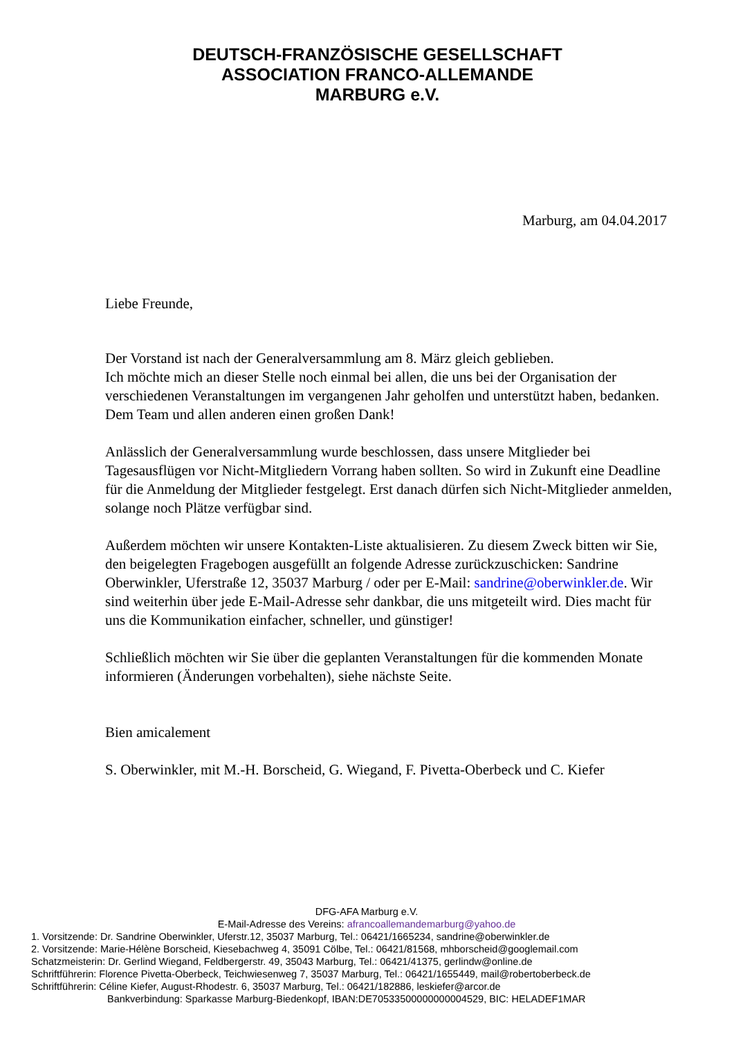DEUTSCH-FRANZÖSISCHE GESELLSCHAFT
ASSOCIATION FRANCO-ALLEMANDE
MARBURG e.V.
Marburg, am 04.04.2017
Liebe Freunde,
Der Vorstand ist nach der Generalversammlung am 8. März gleich geblieben.
Ich möchte mich an dieser Stelle noch einmal bei allen, die uns bei der Organisation der verschiedenen Veranstaltungen im vergangenen Jahr geholfen und unterstützt haben, bedanken. Dem Team und allen anderen einen großen Dank!
Anlässlich der Generalversammlung wurde beschlossen, dass unsere Mitglieder bei Tagesausflügen vor Nicht-Mitgliedern Vorrang haben sollten. So wird in Zukunft eine Deadline für die Anmeldung der Mitglieder festgelegt. Erst danach dürfen sich Nicht-Mitglieder anmelden, solange noch Plätze verfügbar sind.
Außerdem möchten wir unsere Kontakten-Liste aktualisieren. Zu diesem Zweck bitten wir Sie, den beigelegten Fragebogen ausgefüllt an folgende Adresse zurückzuschicken: Sandrine Oberwinkler, Uferstraße 12, 35037 Marburg / oder per E-Mail: sandrine@oberwinkler.de. Wir sind weiterhin über jede E-Mail-Adresse sehr dankbar, die uns mitgeteilt wird. Dies macht für uns die Kommunikation einfacher, schneller, und günstiger!
Schließlich möchten wir Sie über die geplanten Veranstaltungen für die kommenden Monate informieren (Änderungen vorbehalten), siehe nächste Seite.
Bien amicalement
S. Oberwinkler, mit M.-H. Borscheid, G. Wiegand, F. Pivetta-Oberbeck und C. Kiefer
DFG-AFA Marburg e.V.
E-Mail-Adresse des Vereins: afrancoallemandemarburg@yahoo.de
1. Vorsitzende: Dr. Sandrine Oberwinkler, Uferstr.12, 35037 Marburg, Tel.: 06421/1665234, sandrine@oberwinkler.de
2. Vorsitzende: Marie-Hélène Borscheid, Kiesebachweg 4, 35091 Cölbe, Tel.: 06421/81568, mhborscheid@googlemail.com
Schatzmeisterin: Dr. Gerlind Wiegand, Feldbergerstr. 49, 35043 Marburg, Tel.: 06421/41375, gerlindw@online.de
Schriftführerin: Florence Pivetta-Oberbeck, Teichwiesenweg 7, 35037 Marburg, Tel.: 06421/1655449, mail@robertoberbeck.de
Schriftführerin: Céline Kiefer, August-Rhodestr. 6, 35037 Marburg, Tel.: 06421/182886, leskiefer@arcor.de
Bankverbindung: Sparkasse Marburg-Biedenkopf, IBAN:DE70533500000000004529, BIC: HELADEF1MAR